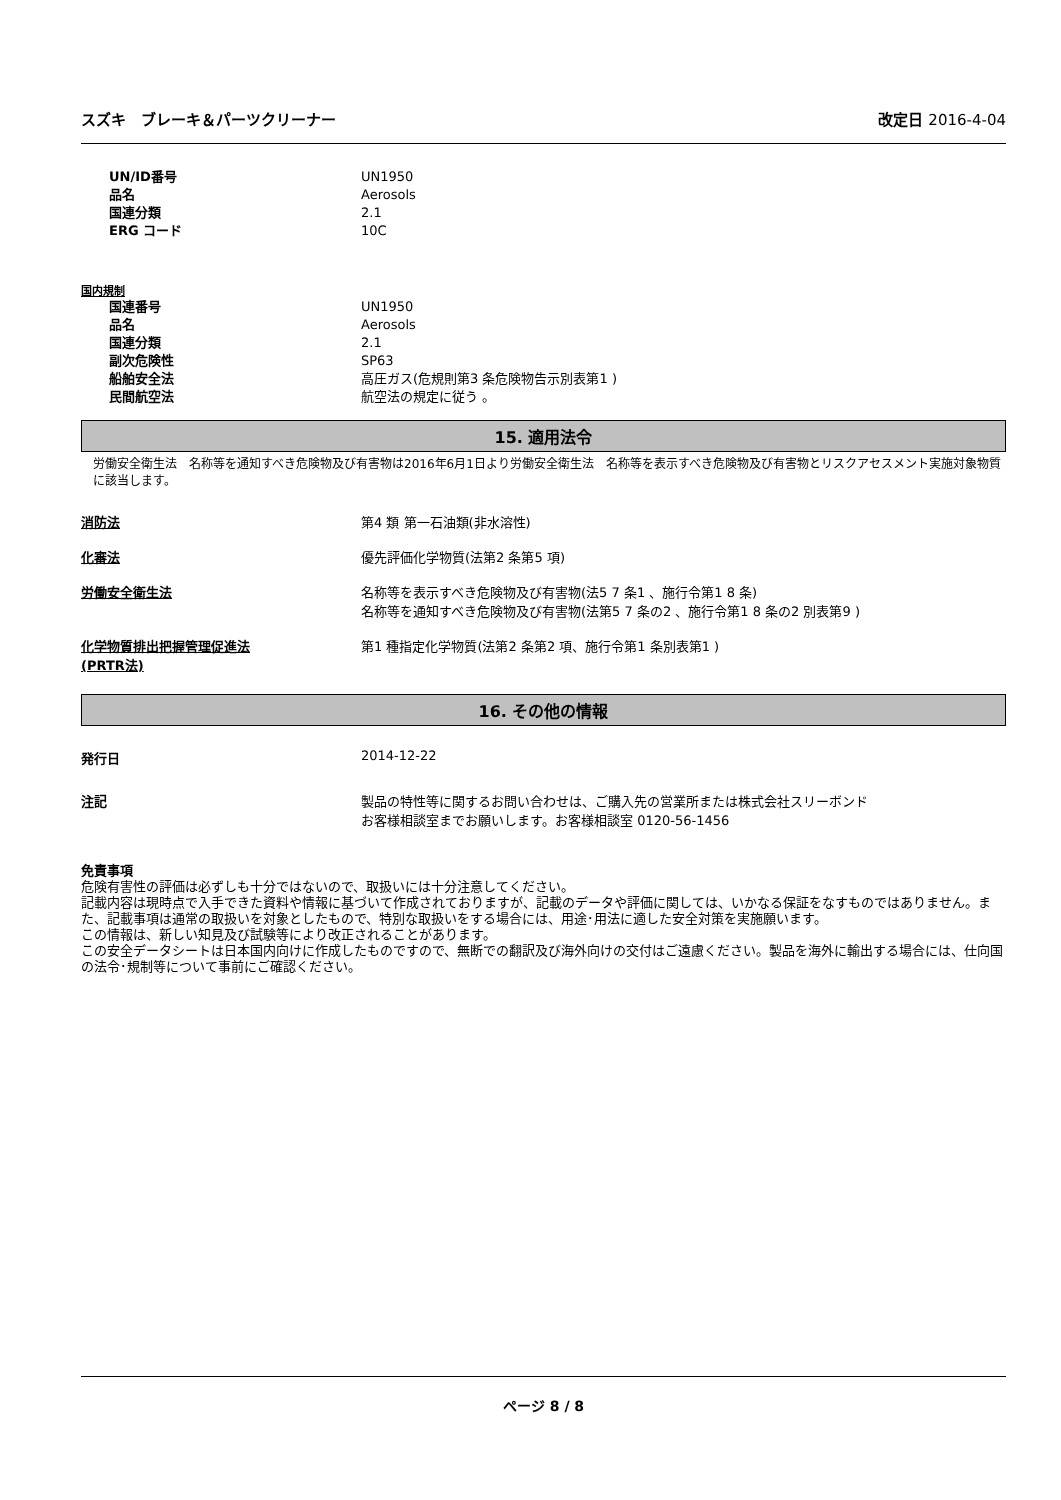スズキ　ブレーキ＆パーツクリーナー 改定日 2016-4-04
UN/ID番号 UN1950
品名 Aerosols
国連分類 2.1
ERG コード 10C
国内規制
国連番号 UN1950
品名 Aerosols
国連分類 2.1
副次危険性 SP63
船舶安全法 高圧ガス(危規則第3 条危険物告示別表第1 )
民間航空法 航空法の規定に従う 。
15. 適用法令
労働安全衛生法　名称等を通知すべき危険物及び有害物は2016年6月1日より労働安全衛生法　名称等を表示すべき危険物及び有害物とリスクアセスメント実施対象物質に該当します。
消防法 第4 類 第一石油類(非水溶性)
化審法 優先評価化学物質(法第2 条第5 項)
労働安全衛生法 名称等を表示すべき危険物及び有害物(法5 7 条1 、施行令第1 8 条)
名称等を通知すべき危険物及び有害物(法第5 7 条の2 、施行令第1 8 条の2 別表第9 )
化学物質排出把握管理促進法
(PRTR法)
第1 種指定化学物質(法第2 条第2 項、施行令第1 条別表第1 )
16. その他の情報
発行日 2014-12-22
注記 製品の特性等に関するお問い合わせは、ご購入先の営業所または株式会社スリーボンド
お客様相談室までお願いします。お客様相談室 0120-56-1456
免責事項
危険有害性の評価は必ずしも十分ではないので、取扱いには十分注意してください。
記載内容は現時点で入手できた資料や情報に基づいて作成されておりますが、記載のデータや評価に関しては、いかなる保証をなすものではありません。また、記載事項は通常の取扱いを対象としたもので、特別な取扱いをする場合には、用途･用法に適した安全対策を実施願います。
この情報は、新しい知見及び試験等により改正されることがあります。
この安全データシートは日本国内向けに作成したものですので、無断での翻訳及び海外向けの交付はご遠慮ください。製品を海外に輸出する場合には、仕向国の法令･規制等について事前にご確認ください。
ページ 8 / 8